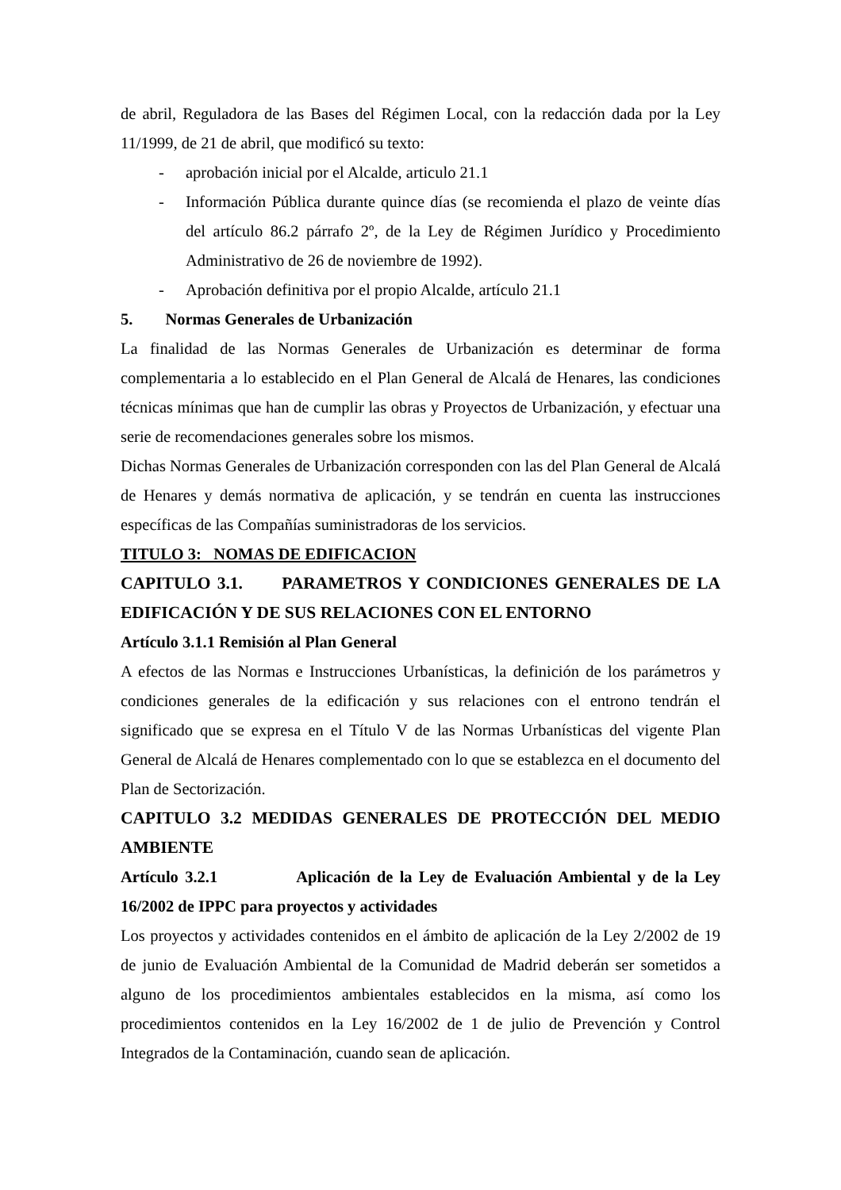de abril, Reguladora de las Bases del Régimen Local, con la redacción dada por la Ley 11/1999, de 21 de abril, que modificó su texto:
- aprobación inicial por el Alcalde, articulo 21.1
- Información Pública durante quince días (se recomienda el plazo de veinte días del artículo 86.2 párrafo 2º, de la Ley de Régimen Jurídico y Procedimiento Administrativo de 26 de noviembre de 1992).
- Aprobación definitiva por el propio Alcalde, artículo 21.1
5. Normas Generales de Urbanización
La finalidad de las Normas Generales de Urbanización es determinar de forma complementaria a lo establecido en el Plan General de Alcalá de Henares, las condiciones técnicas mínimas que han de cumplir las obras y Proyectos de Urbanización, y efectuar una serie de recomendaciones generales sobre los mismos.
Dichas Normas Generales de Urbanización corresponden con las del Plan General de Alcalá de Henares y demás normativa de aplicación, y se tendrán en cuenta las instrucciones específicas de las Compañías suministradoras de los servicios.
TITULO 3: NOMAS DE EDIFICACION
CAPITULO 3.1. PARAMETROS Y CONDICIONES GENERALES DE LA EDIFICACIÓN Y DE SUS RELACIONES CON EL ENTORNO
Artículo 3.1.1 Remisión al Plan General
A efectos de las Normas e Instrucciones Urbanísticas, la definición de los parámetros y condiciones generales de la edificación y sus relaciones con el entrono tendrán el significado que se expresa en el Título V de las Normas Urbanísticas del vigente Plan General de Alcalá de Henares complementado con lo que se establezca en el documento del Plan de Sectorización.
CAPITULO 3.2 MEDIDAS GENERALES DE PROTECCIÓN DEL MEDIO AMBIENTE
Artículo 3.2.1 Aplicación de la Ley de Evaluación Ambiental y de la Ley 16/2002 de IPPC para proyectos y actividades
Los proyectos y actividades contenidos en el ámbito de aplicación de la Ley 2/2002 de 19 de junio de Evaluación Ambiental de la Comunidad de Madrid deberán ser sometidos a alguno de los procedimientos ambientales establecidos en la misma, así como los procedimientos contenidos en la Ley 16/2002 de 1 de julio de Prevención y Control Integrados de la Contaminación, cuando sean de aplicación.